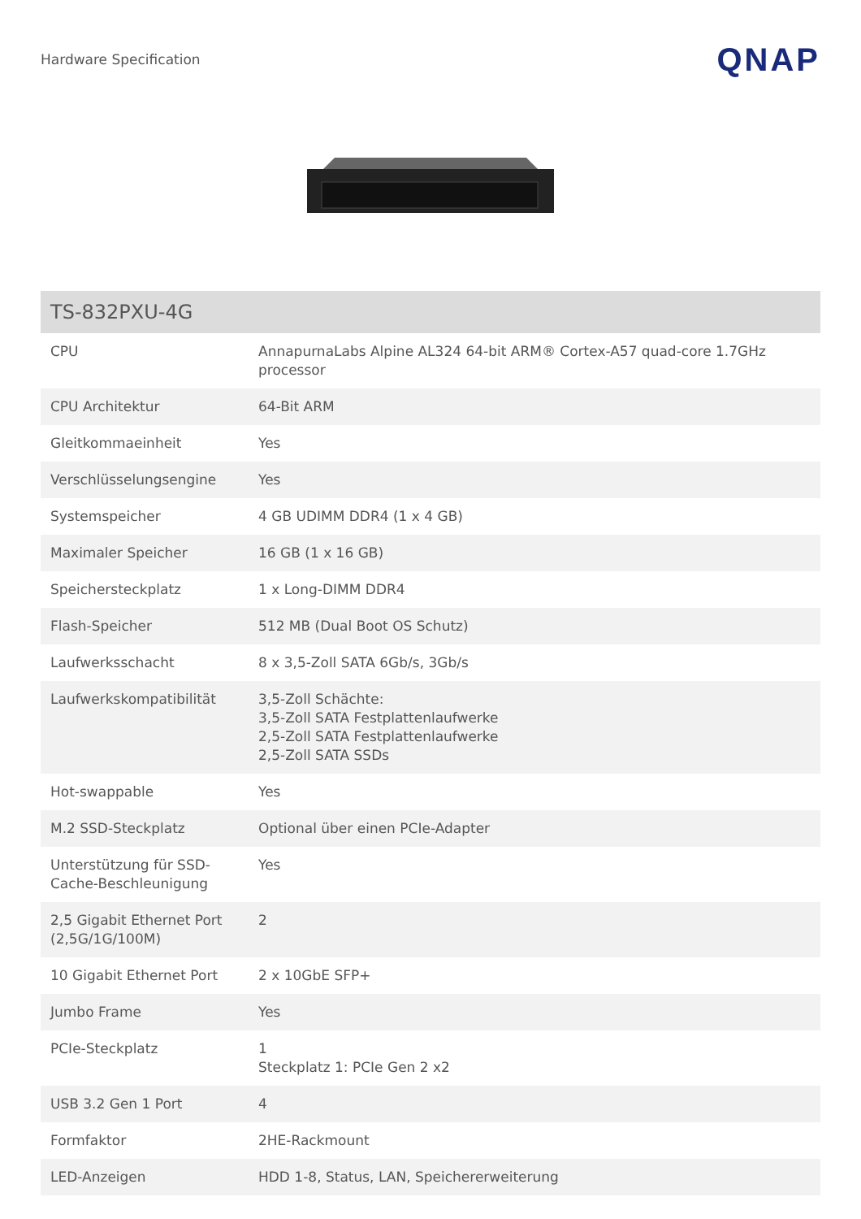Hardware Specification QNAP
| TS-832PXU-4G | |
| --- | --- |
| CPU | AnnapurnaLabs Alpine AL324 64-bit ARM® Cortex-A57 quad-core 1.7GHz processor |
| CPU Architektur | 64-Bit ARM |
| Gleitkommaeinheit | Yes |
| Verschlüsselungsengine | Yes |
| Systemspeicher | 4 GB UDIMM DDR4 (1 x 4 GB) |
| Maximaler Speicher | 16 GB (1 x 16 GB) |
| Speichersteckplatz | 1 x Long-DIMM DDR4 |
| Flash-Speicher | 512 MB (Dual Boot OS Schutz) |
| Laufwerksschacht | 8 x 3,5-Zoll SATA 6Gb/s, 3Gb/s |
| Laufwerkskompatibilität | 3,5-Zoll Schächte: 3,5-Zoll SATA Festplattenlaufwerke 2,5-Zoll SATA Festplattenlaufwerke 2,5-Zoll SATA SSDs |
| Hot-swappable | Yes |
| M.2 SSD-Steckplatz | Optional über einen PCIe-Adapter |
| Unterstützung für SSD-Cache-Beschleunigung | Yes |
| 2,5 Gigabit Ethernet Port (2,5G/1G/100M) | 2 |
| 10 Gigabit Ethernet Port | 2 x 10GbE SFP+ |
| Jumbo Frame | Yes |
| PCIe-Steckplatz | 1 Steckplatz 1: PCIe Gen 2 x2 |
| USB 3.2 Gen 1 Port | 4 |
| Formfaktor | 2HE-Rackmount |
| LED-Anzeigen | HDD 1-8, Status, LAN, Speichererweiterung |